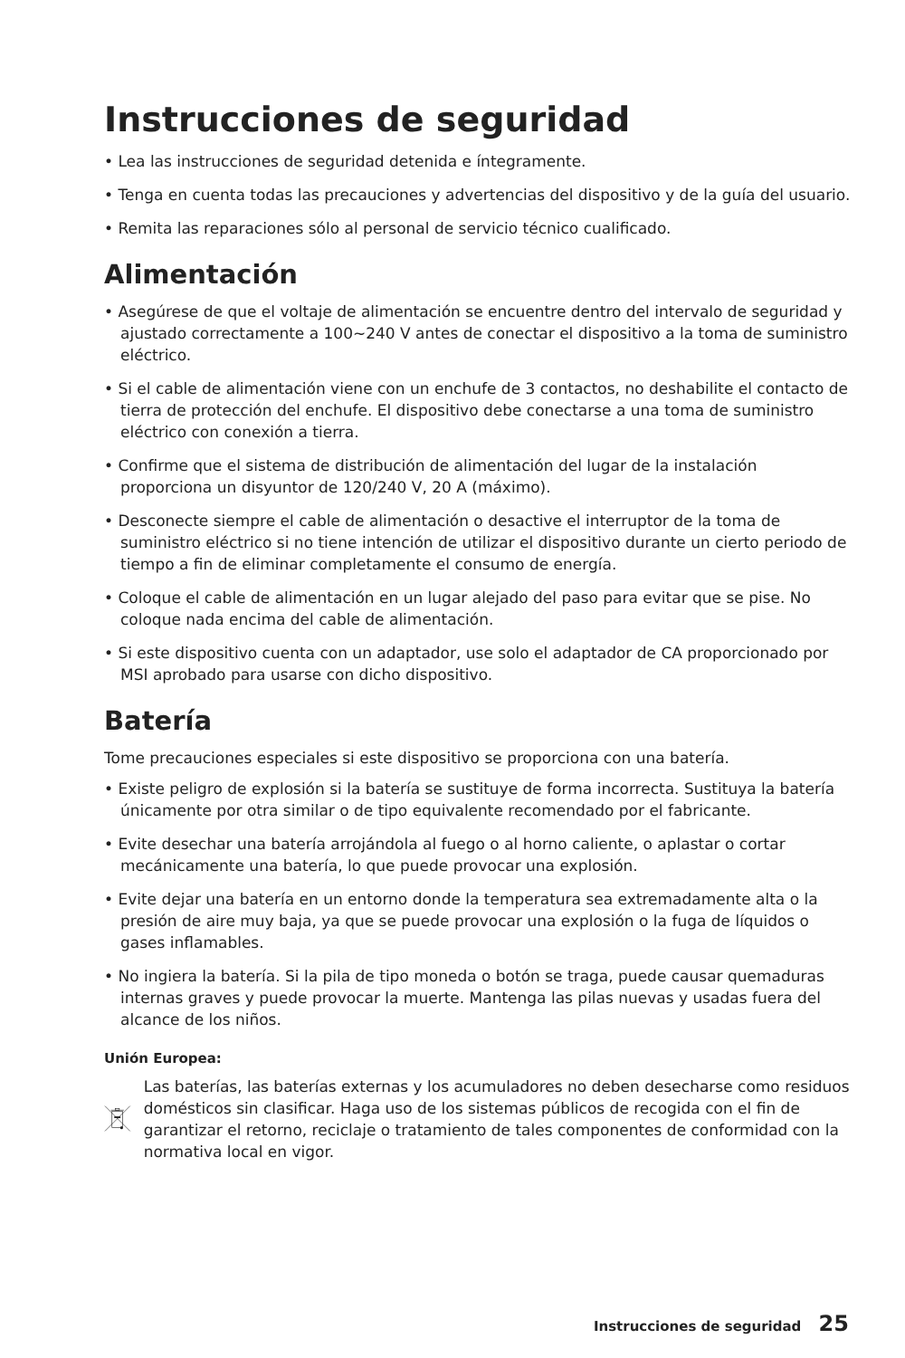Instrucciones de seguridad
• Lea las instrucciones de seguridad detenida e íntegramente.
• Tenga en cuenta todas las precauciones y advertencias del dispositivo y de la guía del usuario.
• Remita las reparaciones sólo al personal de servicio técnico cualificado.
Alimentación
• Asegúrese de que el voltaje de alimentación se encuentre dentro del intervalo de seguridad y ajustado correctamente a 100~240 V antes de conectar el dispositivo a la toma de suministro eléctrico.
• Si el cable de alimentación viene con un enchufe de 3 contactos, no deshabilite el contacto de tierra de protección del enchufe. El dispositivo debe conectarse a una toma de suministro eléctrico con conexión a tierra.
• Confirme que el sistema de distribución de alimentación del lugar de la instalación proporciona un disyuntor de 120/240 V, 20 A (máximo).
• Desconecte siempre el cable de alimentación o desactive el interruptor de la toma de suministro eléctrico si no tiene intención de utilizar el dispositivo durante un cierto periodo de tiempo a fin de eliminar completamente el consumo de energía.
• Coloque el cable de alimentación en un lugar alejado del paso para evitar que se pise. No coloque nada encima del cable de alimentación.
• Si este dispositivo cuenta con un adaptador, use solo el adaptador de CA proporcionado por MSI aprobado para usarse con dicho dispositivo.
Batería
Tome precauciones especiales si este dispositivo se proporciona con una batería.
• Existe peligro de explosión si la batería se sustituye de forma incorrecta. Sustituya la batería únicamente por otra similar o de tipo equivalente recomendado por el fabricante.
• Evite desechar una batería arrojándola al fuego o al horno caliente, o aplastar o cortar mecánicamente una batería, lo que puede provocar una explosión.
• Evite dejar una batería en un entorno donde la temperatura sea extremadamente alta o la presión de aire muy baja, ya que se puede provocar una explosión o la fuga de líquidos o gases inflamables.
• No ingiera la batería. Si la pila de tipo moneda o botón se traga, puede causar quemaduras internas graves y puede provocar la muerte. Mantenga las pilas nuevas y usadas fuera del alcance de los niños.
Unión Europea:
Las baterías, las baterías externas y los acumuladores no deben desecharse como residuos domésticos sin clasificar. Haga uso de los sistemas públicos de recogida con el fin de garantizar el retorno, reciclaje o tratamiento de tales componentes de conformidad con la normativa local en vigor.
Instrucciones de seguridad 25